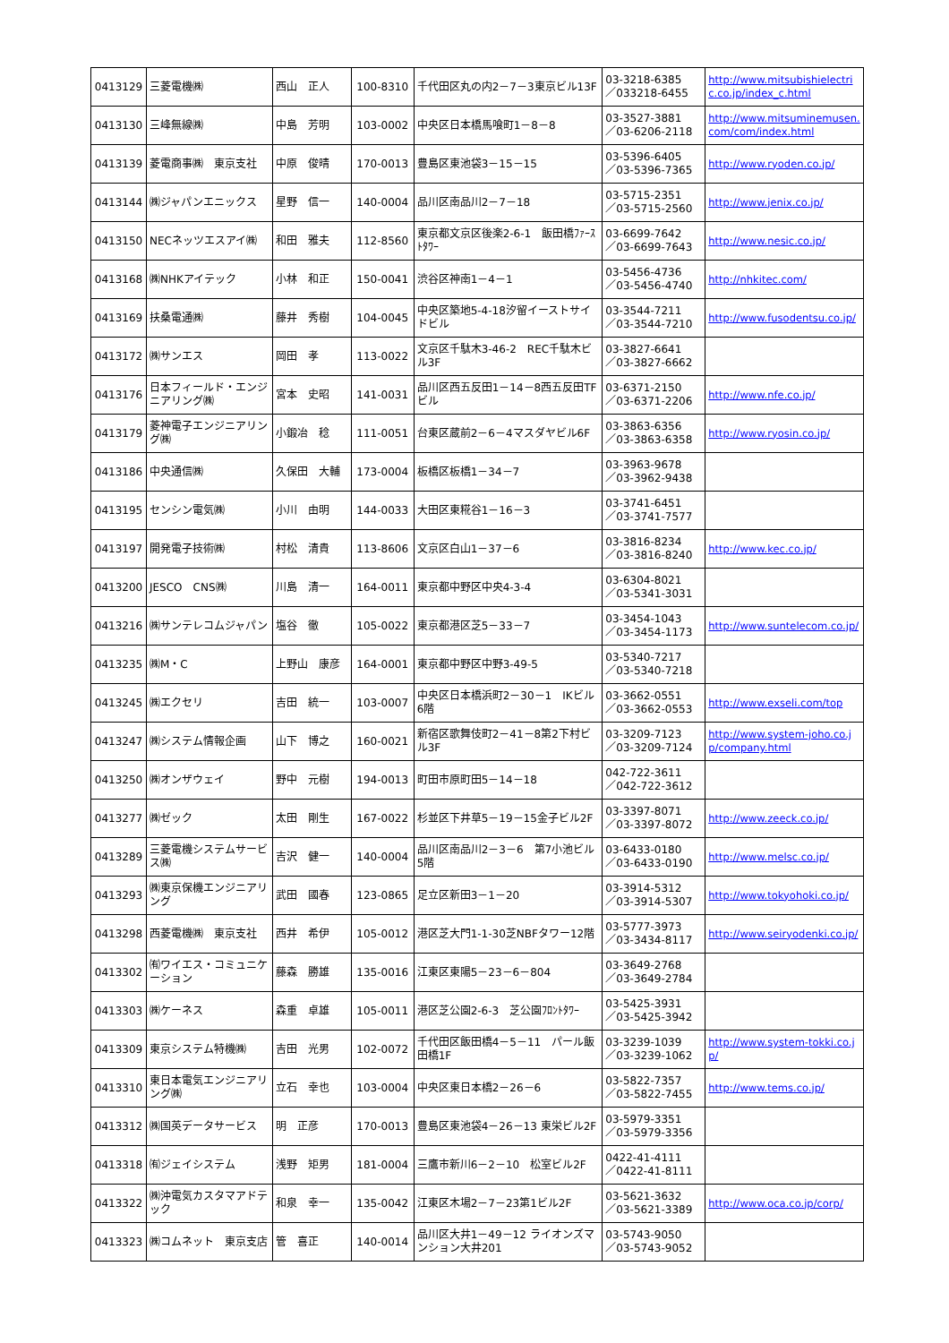| 0413129 | 三菱電機㈱ | 西山 正人 | 100-8310 | 千代田区丸の内2－7－3東京ビル13F | 03-3218-6385 ／033218-6455 | http://www.mitsubishielectric.co.jp/index_c.html |
| 0413130 | 三峰無線㈱ | 中島 芳明 | 103-0002 | 中央区日本橋馬喰町1－8－8 | 03-3527-3881 ／03-6206-2118 | http://www.mitsuminemusen.com/com/index.html |
| 0413139 | 菱電商事㈱ 東京支社 | 中原 俊晴 | 170-0013 | 豊島区東池袋3－15－15 | 03-5396-6405 ／03-5396-7365 | http://www.ryoden.co.jp/ |
| 0413144 | ㈱ジャパンエニックス | 星野 信一 | 140-0004 | 品川区南品川2－7－18 | 03-5715-2351 ／03-5715-2560 | http://www.jenix.co.jp/ |
| 0413150 | NECネッツエスアイ㈱ | 和田 雅夫 | 112-8560 | 東京都文京区後楽2-6-1 飯田橋ﾌｧｰｽﾄﾀﾜｰ | 03-6699-7642 ／03-6699-7643 | http://www.nesic.co.jp/ |
| 0413168 | ㈱NHKアイテック | 小林 和正 | 150-0041 | 渋谷区神南1－4－1 | 03-5456-4736 ／03-5456-4740 | http://nhkitec.com/ |
| 0413169 | 扶桑電通㈱ | 藤井 秀樹 | 104-0045 | 中央区築地5-4-18汐留イーストサイドビル | 03-3544-7211 ／03-3544-7210 | http://www.fusodentsu.co.jp/ |
| 0413172 | ㈱サンエス | 岡田 孝 | 113-0022 | 文京区千駄木3-46-2 REC千駄木ビル3F | 03-3827-6641 ／03-3827-6662 | |
| 0413176 | 日本フィールド・エンジニアリング㈱ | 宮本 史昭 | 141-0031 | 品川区西五反田1－14－8西五反田TFビル | 03-6371-2150 ／03-6371-2206 | http://www.nfe.co.jp/ |
| 0413179 | 菱神電子エンジニアリング㈱ | 小鍛冶 稔 | 111-0051 | 台東区蔵前2－6－4マスダヤビル6F | 03-3863-6356 ／03-3863-6358 | http://www.ryosin.co.jp/ |
| 0413186 | 中央通信㈱ | 久保田 大輔 | 173-0004 | 板橋区板橋1－34－7 | 03-3963-9678 ／03-3962-9438 | |
| 0413195 | センシン電気㈱ | 小川 由明 | 144-0033 | 大田区東糀谷1－16－3 | 03-3741-6451 ／03-3741-7577 | |
| 0413197 | 開発電子技術㈱ | 村松 清貴 | 113-8606 | 文京区白山1－37－6 | 03-3816-8234 ／03-3816-8240 | http://www.kec.co.jp/ |
| 0413200 | JESCO CNS㈱ | 川島 清一 | 164-0011 | 東京都中野区中央4-3-4 | 03-6304-8021 ／03-5341-3031 | |
| 0413216 | ㈱サンテレコムジャパン | 塩谷 徹 | 105-0022 | 東京都港区芝5－33－7 | 03-3454-1043 ／03-3454-1173 | http://www.suntelecom.co.jp/ |
| 0413235 | ㈱M・C | 上野山 康彦 | 164-0001 | 東京都中野区中野3-49-5 | 03-5340-7217 ／03-5340-7218 | |
| 0413245 | ㈱エクセリ | 吉田 統一 | 103-0007 | 中央区日本橋浜町2－30－1 IKビル6階 | 03-3662-0551 ／03-3662-0553 | http://www.exseli.com/top |
| 0413247 | ㈱システム情報企画 | 山下 博之 | 160-0021 | 新宿区歌舞伎町2－41－8第2下村ビル3F | 03-3209-7123 ／03-3209-7124 | http://www.system-joho.co.jp/company.html |
| 0413250 | ㈱オンザウェイ | 野中 元樹 | 194-0013 | 町田市原町田5－14－18 | 042-722-3611 ／042-722-3612 | |
| 0413277 | ㈱ゼック | 太田 剛生 | 167-0022 | 杉並区下井草5－19－15金子ビル2F | 03-3397-8071 ／03-3397-8072 | http://www.zeeck.co.jp/ |
| 0413289 | 三菱電機システムサービス㈱ | 吉沢 健一 | 140-0004 | 品川区南品川2－3－6 第7小池ビル5階 | 03-6433-0180 ／03-6433-0190 | http://www.melsc.co.jp/ |
| 0413293 | ㈱東京保機エンジニアリング | 武田 國春 | 123-0865 | 足立区新田3－1－20 | 03-3914-5312 ／03-3914-5307 | http://www.tokyohoki.co.jp/ |
| 0413298 | 西菱電機㈱ 東京支社 | 西井 希伊 | 105-0012 | 港区芝大門1-1-30芝NBFタワー12階 | 03-5777-3973 ／03-3434-8117 | http://www.seiryodenki.co.jp/ |
| 0413302 | ㈲ワイエス・コミュニケーション | 藤森 勝雄 | 135-0016 | 江東区東陽5－23－6－804 | 03-3649-2768 ／03-3649-2784 | |
| 0413303 | ㈱ケーネス | 森重 卓雄 | 105-0011 | 港区芝公園2-6-3 芝公園ﾌﾛﾝﾄﾀﾜｰ | 03-5425-3931 ／03-5425-3942 | |
| 0413309 | 東京システム特機㈱ | 吉田 光男 | 102-0072 | 千代田区飯田橋4－5－11 パール飯田橋1F | 03-3239-1039 ／03-3239-1062 | http://www.system-tokki.co.jp/ |
| 0413310 | 東日本電気エンジニアリング㈱ | 立石 幸也 | 103-0004 | 中央区東日本橋2－26－6 | 03-5822-7357 ／03-5822-7455 | http://www.tems.co.jp/ |
| 0413312 | ㈱国英データサービス | 明 正彦 | 170-0013 | 豊島区東池袋4－26－13 東栄ビル2F | 03-5979-3351 ／03-5979-3356 | |
| 0413318 | ㈲ジェイシステム | 浅野 矩男 | 181-0004 | 三鷹市新川6－2－10 松室ビル2F | 0422-41-4111 ／0422-41-8111 | |
| 0413322 | ㈱沖電気カスタマアドテック | 和泉 幸一 | 135-0042 | 江東区木場2－7－23第1ビル2F | 03-5621-3632 ／03-5621-3389 | http://www.oca.co.jp/corp/ |
| 0413323 | ㈱コムネット 東京支店 | 管 喜正 | 140-0014 | 品川区大井1－49－12 ライオンズマンション大井201 | 03-5743-9050 ／03-5743-9052 | |